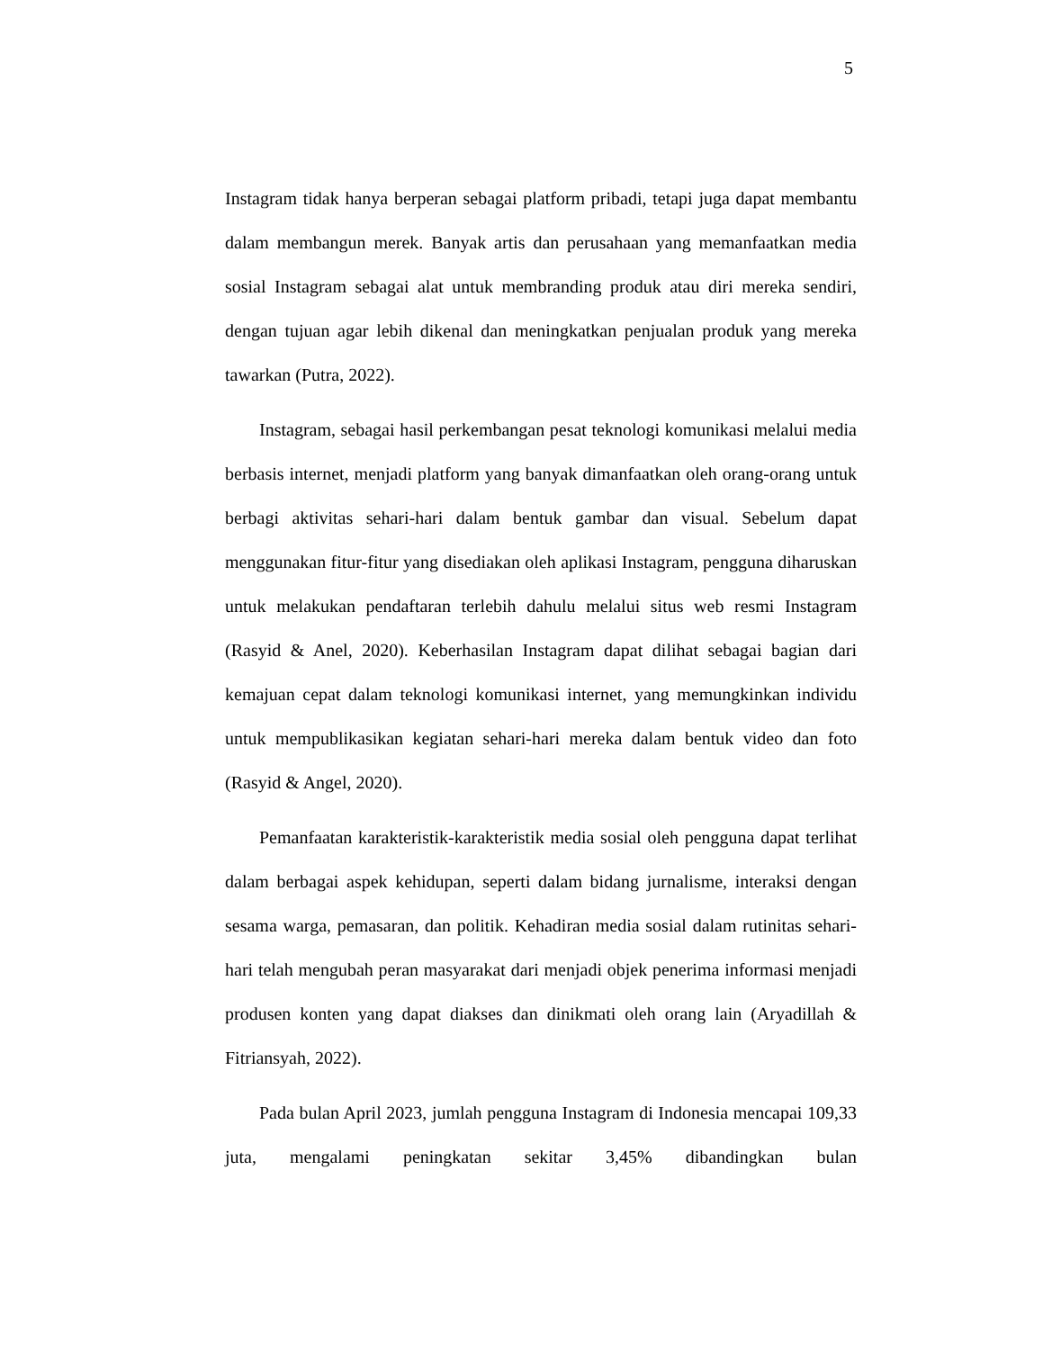5
Instagram tidak hanya berperan sebagai platform pribadi, tetapi juga dapat membantu dalam membangun merek. Banyak artis dan perusahaan yang memanfaatkan media sosial Instagram sebagai alat untuk membranding produk atau diri mereka sendiri, dengan tujuan agar lebih dikenal dan meningkatkan penjualan produk yang mereka tawarkan (Putra, 2022).
Instagram, sebagai hasil perkembangan pesat teknologi komunikasi melalui media berbasis internet, menjadi platform yang banyak dimanfaatkan oleh orang-orang untuk berbagi aktivitas sehari-hari dalam bentuk gambar dan visual. Sebelum dapat menggunakan fitur-fitur yang disediakan oleh aplikasi Instagram, pengguna diharuskan untuk melakukan pendaftaran terlebih dahulu melalui situs web resmi Instagram (Rasyid & Anel, 2020). Keberhasilan Instagram dapat dilihat sebagai bagian dari kemajuan cepat dalam teknologi komunikasi internet, yang memungkinkan individu untuk mempublikasikan kegiatan sehari-hari mereka dalam bentuk video dan foto (Rasyid & Angel, 2020).
Pemanfaatan karakteristik-karakteristik media sosial oleh pengguna dapat terlihat dalam berbagai aspek kehidupan, seperti dalam bidang jurnalisme, interaksi dengan sesama warga, pemasaran, dan politik. Kehadiran media sosial dalam rutinitas sehari-hari telah mengubah peran masyarakat dari menjadi objek penerima informasi menjadi produsen konten yang dapat diakses dan dinikmati oleh orang lain (Aryadillah & Fitriansyah, 2022).
Pada bulan April 2023, jumlah pengguna Instagram di Indonesia mencapai 109,33 juta, mengalami peningkatan sekitar 3,45% dibandingkan bulan